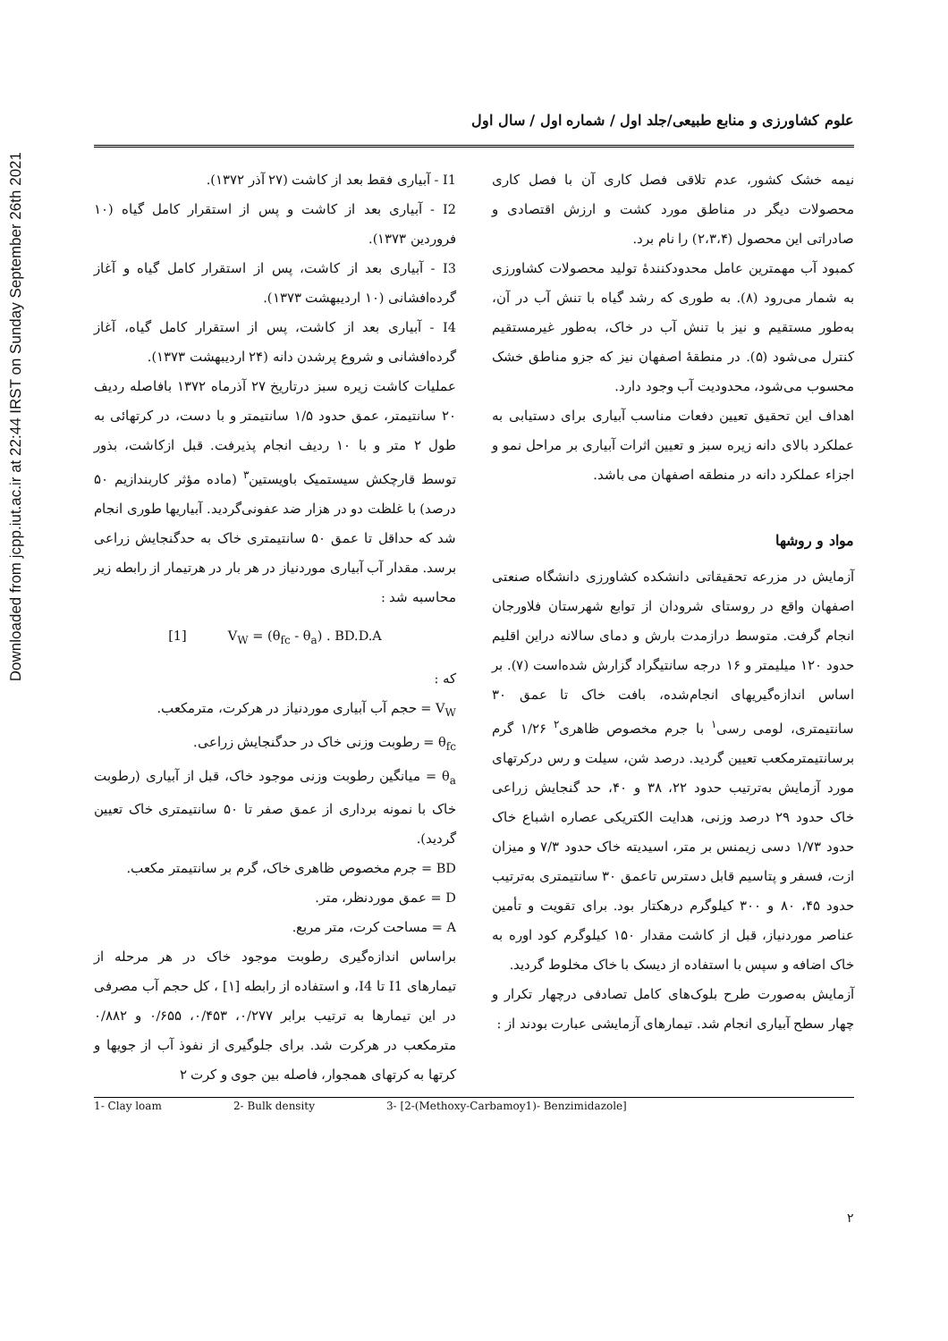Downloaded from jcpp.iut.ac.ir at 22:44 IRST on Sunday September 26th 2021
علوم کشاورزی و منابع طبیعی/جلد اول / شماره اول / سال اول
نیمه خشک کشور، عدم تلاقی فصل کاری آن با فصل کاری محصولات دیگر در مناطق مورد کشت و ارزش اقتصادی و صادراتی این محصول (۲،۳،۴) را نام برد.
کمبود آب مهمترین عامل محدودکنندهٔ تولید محصولات کشاورزی به شمار می‌رود (۸). به طوری که رشد گیاه با تنش آب در آن، به‌طور مستقیم و نیز با تنش آب در خاک، به‌طور غیرمستقیم کنترل می‌شود (۵). در منطقهٔ اصفهان نیز که جزو مناطق خشک محسوب می‌شود، محدودیت آب وجود دارد.
اهداف این تحقیق تعیین دفعات مناسب آبیاری برای دستیابی به عملکرد بالای دانه زیره سبز و تعیین اثرات آبیاری بر مراحل نمو و اجزاء عملکرد دانه در منطقه اصفهان می باشد.
مواد و روشها
آزمایش در مزرعه تحقیقاتی دانشکده کشاورزی دانشگاه صنعتی اصفهان واقع در روستای شرودان از توابع شهرستان فلاورجان انجام گرفت. متوسط درازمدت بارش و دمای سالانه دراین اقلیم حدود ۱۲۰ میلیمتر و ۱۶ درجه سانتیگراد گزارش شده‌است (۷). بر اساس اندازه‌گیریهای انجام‌شده، بافت خاک تا عمق ۳۰ سانتیمتری، لومی رسی<sup>۱</sup> با جرم مخصوص ظاهری<sup>۲</sup> ۱/۲۶ گرم برسانتیمترمکعب تعیین گردید. درصد شن، سیلت و رس درکرتهای مورد آزمایش به‌ترتیب حدود ۲۲، ۳۸ و ۴۰، حد گنجایش زراعی خاک حدود ۲۹ درصد وزنی، هدایت الکتریکی عصاره اشباع خاک حدود ۱/۷۳ دسی زیمنس بر متر، اسیدیته خاک حدود ۷/۳ و میزان ازت، فسفر و پتاسیم قابل دسترس تاعمق ۳۰ سانتیمتری به‌ترتیب حدود ۴۵، ۸۰ و ۳۰۰ کیلوگرم درهکتار بود. برای تقویت و تأمین عناصر موردنیاز، قبل از کاشت مقدار ۱۵۰ کیلوگرم کود اوره به خاک اضافه و سپس با استفاده از دیسک با خاک مخلوط گردید.
آزمایش به‌صورت طرح بلوک‌های کامل تصادفی درچهار تکرار و چهار سطح آبیاری انجام شد. تیمارهای آزمایشی عبارت بودند از :
I1 - آبیاری فقط بعد از کاشت (۲۷ آذر ۱۳۷۲).
I2 - آبیاری بعد از کاشت و پس از استقرار کامل گیاه (۱۰ فروردین ۱۳۷۳).
I3 - آبیاری بعد از کاشت، پس از استقرار کامل گیاه و آغاز گرده‌افشانی (۱۰ اردیبهشت ۱۳۷۳).
I4 - آبیاری بعد از کاشت، پس از استقرار کامل گیاه، آغاز گرده‌افشانی و شروع پرشدن دانه (۲۴ اردیبهشت ۱۳۷۳).
عملیات کاشت زیره سبز درتاریخ ۲۷ آذرماه ۱۳۷۲ بافاصله ردیف ۲۰ سانتیمتر، عمق حدود ۱/۵ سانتیمتر و با دست، در کرتهائی به طول ۲ متر و با ۱۰ ردیف انجام پذیرفت. قبل ازکاشت، بذور توسط قارچکش سیستمیک باویستین<sup>۳</sup> (ماده مؤثر کاربندازیم ۵۰ درصد) با غلظت دو در هزار ضد عفونی‌گردید. آبیاریها طوری انجام شد که حداقل تا عمق ۵۰ سانتیمتری خاک به حدگنجایش زراعی برسد. مقدار آب آبیاری موردنیاز در هر بار در هرتیمار از رابطه زیر محاسبه شد :
[1] V<sub>W</sub> = (θ<sub>fc</sub> - θ<sub>a</sub>) . BD.D.A
که :
V<sub>W</sub> = حجم آب آبیاری موردنیاز در هرکرت، مترمکعب.
θ<sub>fc</sub> = رطوبت وزنی خاک در حدگنجایش زراعی.
θ<sub>a</sub> = میانگین رطوبت وزنی موجود خاک، قبل از آبیاری (رطوبت خاک با نمونه برداری از عمق صفر تا ۵۰ سانتیمتری خاک تعیین گردید).
BD = جرم مخصوص ظاهری خاک، گرم بر سانتیمتر مکعب.
D = عمق موردنظر، متر.
A = مساحت کرت، متر مربع.
براساس اندازه‌گیری رطوبت موجود خاک در هر مرحله از تیمارهای I1 تا I4، و استفاده از رابطه [۱] ، کل حجم آب مصرفی در این تیمارها به ترتیب برابر ۰/۲۷۷، ۰/۴۵۳، ۰/۶۵۵ و ۰/۸۸۲ مترمکعب در هرکرت شد. برای جلوگیری از نفوذ آب از جویها و کرتها به کرتهای همجوار، فاصله بین جوی و کرت ۲
1- Clay loam 2- Bulk density 3- [2-(Methoxy-Carbamoy1)- Benzimidazole]
۲